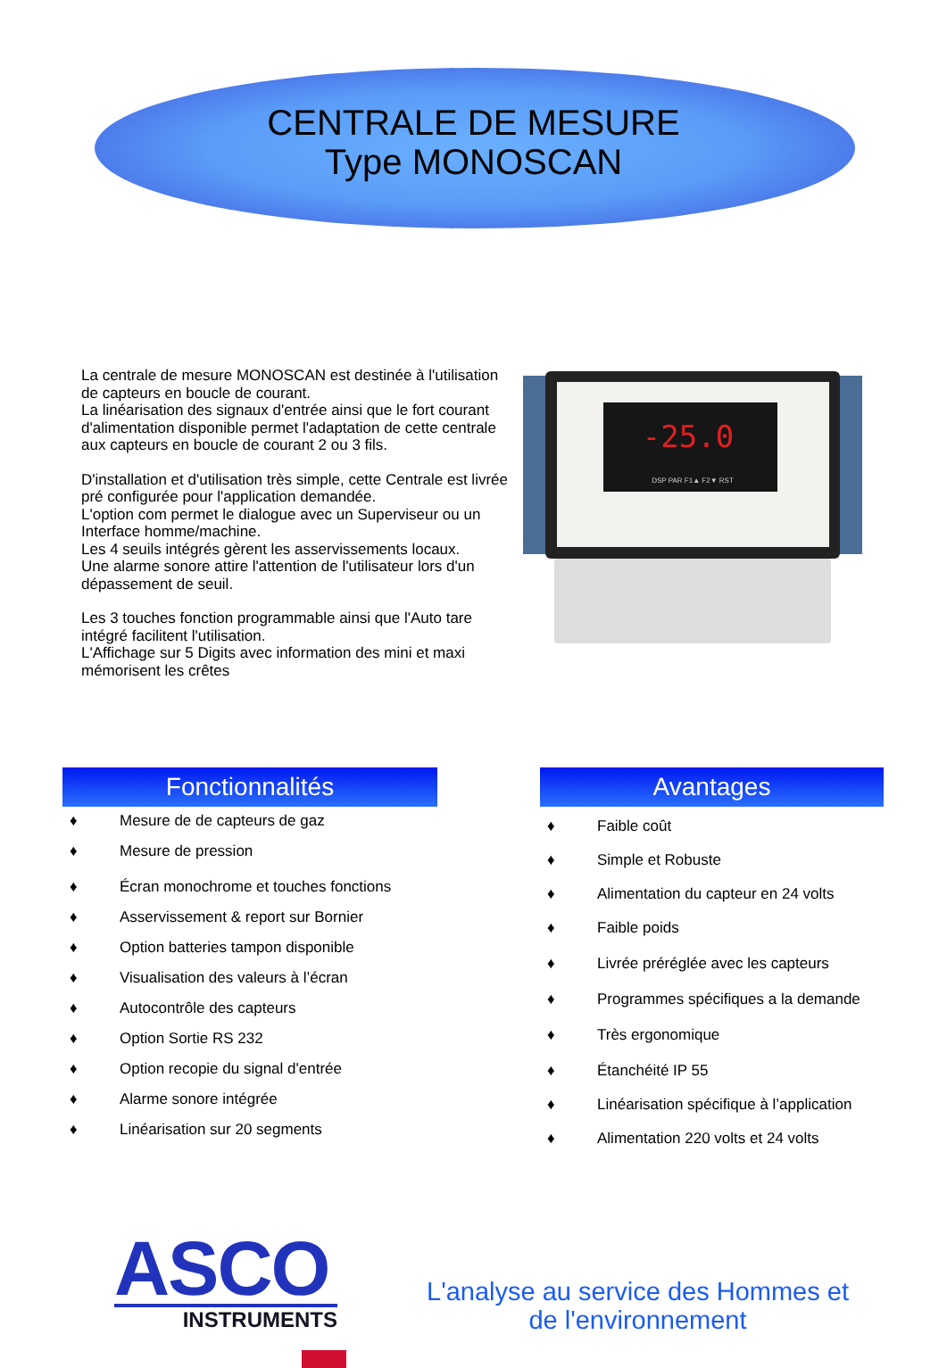CENTRALE DE MESURE
Type MONOSCAN
La centrale de mesure MONOSCAN est destinée à l'utilisation de capteurs en boucle de courant.
La linéarisation des signaux d'entrée ainsi que le fort courant d'alimentation disponible permet l'adaptation de cette centrale aux capteurs en boucle de courant 2 ou 3 fils.
D'installation et d'utilisation très simple, cette Centrale est livrée pré configurée pour l'application demandée.
L'option com permet le dialogue avec un Superviseur ou un Interface homme/machine.
Les 4 seuils intégrés gèrent les asservissements locaux.
Une alarme sonore attire l'attention de l'utilisateur lors d'un dépassement de seuil.
Les 3 touches fonction programmable ainsi que l'Auto tare intégré facilitent l'utilisation.
L'Affichage sur 5 Digits avec information des mini et maxi mémorisent les crêtes
-25.0
DSP PAR F1▲ F2▼ RST
Fonctionnalités
♦ Mesure de de capteurs de gaz
♦ Mesure de pression
♦ Écran monochrome et touches fonctions
♦ Asservissement & report sur Bornier
♦ Option batteries tampon disponible
♦ Visualisation des valeurs à l’écran
♦ Autocontrôle des capteurs
♦ Option Sortie RS 232
♦ Option recopie du signal d'entrée
♦ Alarme sonore intégrée
♦ Linéarisation sur 20 segments
Avantages
♦ Faible coût
♦ Simple et Robuste
♦ Alimentation du capteur en 24 volts
♦ Faible poids
♦ Livrée préréglée avec les capteurs
♦ Programmes spécifiques a la demande
♦ Très ergonomique
♦ Étanchéité IP 55
♦ Linéarisation spécifique à l’application
♦ Alimentation 220 volts et 24 volts
ASCO
INSTRUMENTS
L'analyse au service des Hommes et
de l'environnement